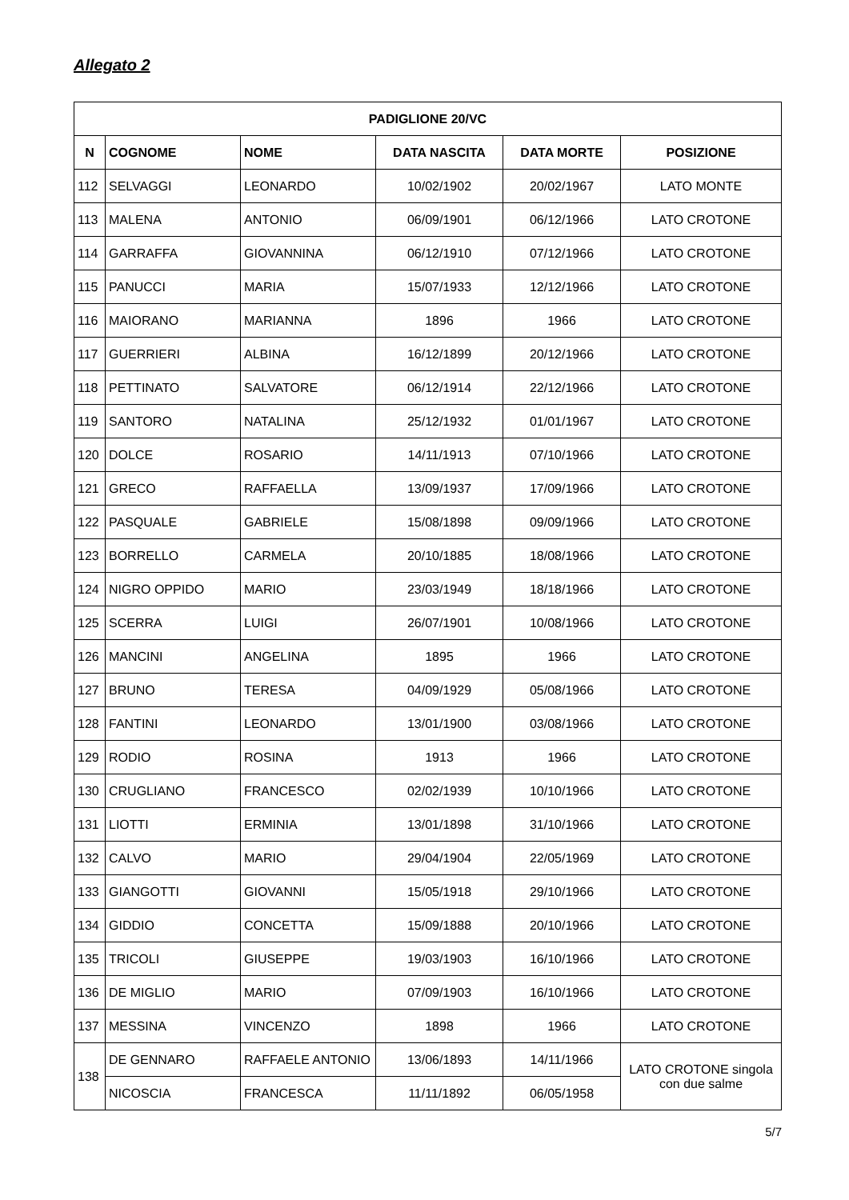Allegato 2
| PADIGLIONE 20/VC | | | | | |
| --- | --- | --- | --- | --- | --- |
| N | COGNOME | NOME | DATA NASCITA | DATA MORTE | POSIZIONE |
| 112 | SELVAGGI | LEONARDO | 10/02/1902 | 20/02/1967 | LATO MONTE |
| 113 | MALENA | ANTONIO | 06/09/1901 | 06/12/1966 | LATO CROTONE |
| 114 | GARRAFFA | GIOVANNINA | 06/12/1910 | 07/12/1966 | LATO CROTONE |
| 115 | PANUCCI | MARIA | 15/07/1933 | 12/12/1966 | LATO CROTONE |
| 116 | MAIORANO | MARIANNA | 1896 | 1966 | LATO CROTONE |
| 117 | GUERRIERI | ALBINA | 16/12/1899 | 20/12/1966 | LATO CROTONE |
| 118 | PETTINATO | SALVATORE | 06/12/1914 | 22/12/1966 | LATO CROTONE |
| 119 | SANTORO | NATALINA | 25/12/1932 | 01/01/1967 | LATO CROTONE |
| 120 | DOLCE | ROSARIO | 14/11/1913 | 07/10/1966 | LATO CROTONE |
| 121 | GRECO | RAFFAELLA | 13/09/1937 | 17/09/1966 | LATO CROTONE |
| 122 | PASQUALE | GABRIELE | 15/08/1898 | 09/09/1966 | LATO CROTONE |
| 123 | BORRELLO | CARMELA | 20/10/1885 | 18/08/1966 | LATO CROTONE |
| 124 | NIGRO OPPIDO | MARIO | 23/03/1949 | 18/18/1966 | LATO CROTONE |
| 125 | SCERRA | LUIGI | 26/07/1901 | 10/08/1966 | LATO CROTONE |
| 126 | MANCINI | ANGELINA | 1895 | 1966 | LATO CROTONE |
| 127 | BRUNO | TERESA | 04/09/1929 | 05/08/1966 | LATO CROTONE |
| 128 | FANTINI | LEONARDO | 13/01/1900 | 03/08/1966 | LATO CROTONE |
| 129 | RODIO | ROSINA | 1913 | 1966 | LATO CROTONE |
| 130 | CRUGLIANO | FRANCESCO | 02/02/1939 | 10/10/1966 | LATO CROTONE |
| 131 | LIOTTI | ERMINIA | 13/01/1898 | 31/10/1966 | LATO CROTONE |
| 132 | CALVO | MARIO | 29/04/1904 | 22/05/1969 | LATO CROTONE |
| 133 | GIANGOTTI | GIOVANNI | 15/05/1918 | 29/10/1966 | LATO CROTONE |
| 134 | GIDDIO | CONCETTA | 15/09/1888 | 20/10/1966 | LATO CROTONE |
| 135 | TRICOLI | GIUSEPPE | 19/03/1903 | 16/10/1966 | LATO CROTONE |
| 136 | DE MIGLIO | MARIO | 07/09/1903 | 16/10/1966 | LATO CROTONE |
| 137 | MESSINA | VINCENZO | 1898 | 1966 | LATO CROTONE |
| 138 | DE GENNARO | RAFFAELE ANTONIO | 13/06/1893 | 14/11/1966 | LATO CROTONE singola con due salme |
| | NICOSCIA | FRANCESCA | 11/11/1892 | 06/05/1958 | |
5/7